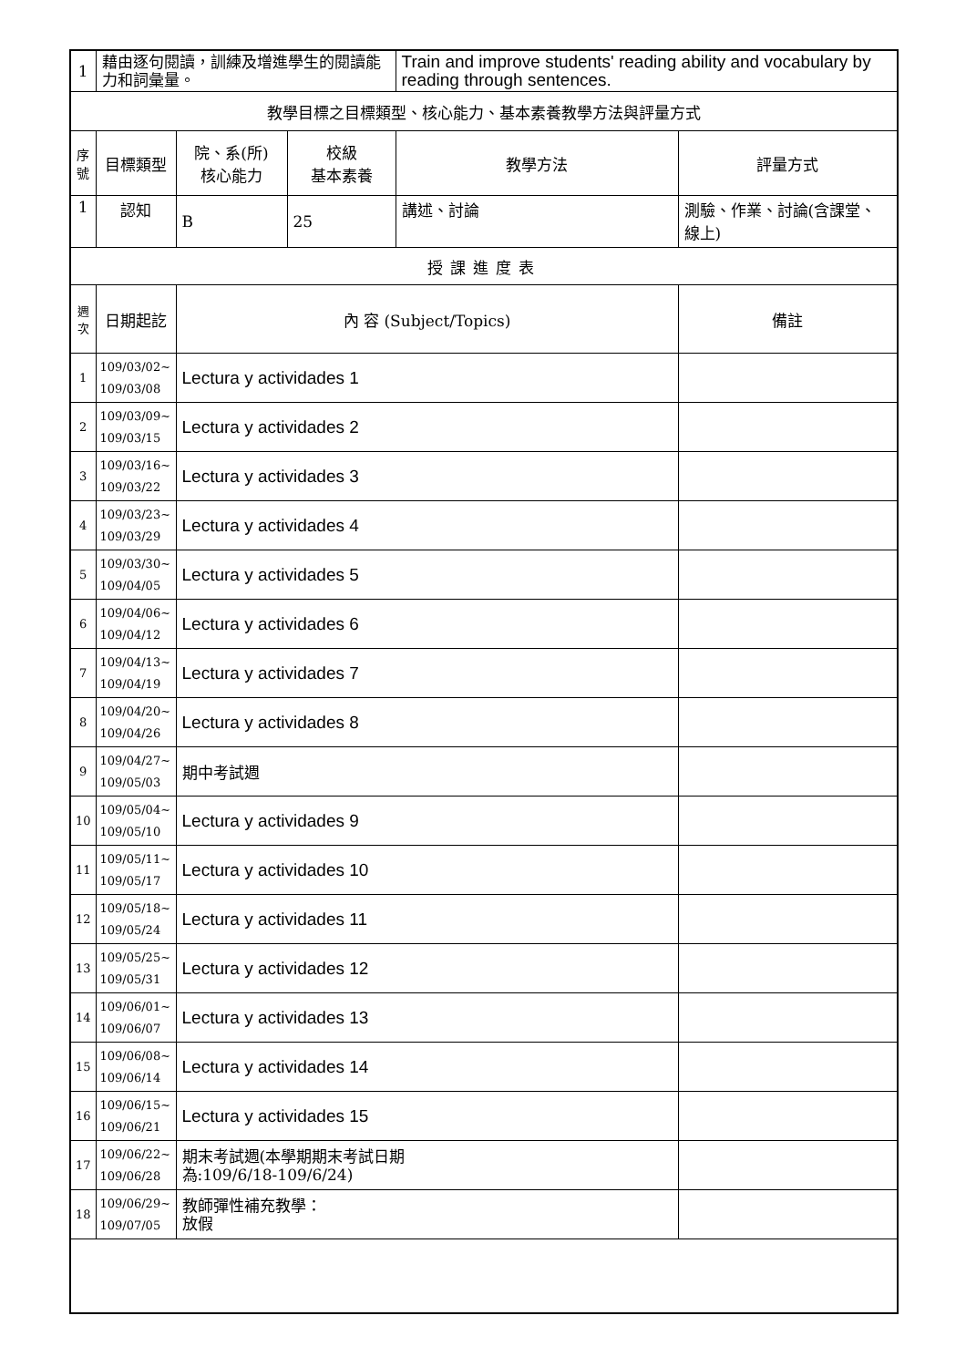| 1 | 藉由逐句閱讀，訓練及增進學生的閱讀能力和詞彙量。 | | | Train and improve students' reading ability and vocabulary by reading through sentences. | |
| 教學目標之目標類型、核心能力、基本素養教學方法與評量方式 | | | | | |
| 序號 | 目標類型 | 院、系(所) 核心能力 | 校級 基本素養 | 教學方法 | 評量方式 |
| 1 | 認知 | B | 25 | 講述、討論 | 測驗、作業、討論(含課堂、線上) |
| 授課進度表 | | | | | |
| 週次 | 日期起訖 | 內 容 (Subject/Topics) | | | 備註 |
| 1 | 109/03/02~ 109/03/08 | Lectura y actividades 1 | | | |
| 2 | 109/03/09~ 109/03/15 | Lectura y actividades 2 | | | |
| 3 | 109/03/16~ 109/03/22 | Lectura y actividades 3 | | | |
| 4 | 109/03/23~ 109/03/29 | Lectura y actividades 4 | | | |
| 5 | 109/03/30~ 109/04/05 | Lectura y actividades 5 | | | |
| 6 | 109/04/06~ 109/04/12 | Lectura y actividades 6 | | | |
| 7 | 109/04/13~ 109/04/19 | Lectura y actividades 7 | | | |
| 8 | 109/04/20~ 109/04/26 | Lectura y actividades 8 | | | |
| 9 | 109/04/27~ 109/05/03 | 期中考試週 | | | |
| 10 | 109/05/04~ 109/05/10 | Lectura y actividades 9 | | | |
| 11 | 109/05/11~ 109/05/17 | Lectura y actividades 10 | | | |
| 12 | 109/05/18~ 109/05/24 | Lectura y actividades 11 | | | |
| 13 | 109/05/25~ 109/05/31 | Lectura y actividades 12 | | | |
| 14 | 109/06/01~ 109/06/07 | Lectura y actividades 13 | | | |
| 15 | 109/06/08~ 109/06/14 | Lectura y actividades 14 | | | |
| 16 | 109/06/15~ 109/06/21 | Lectura y actividades 15 | | | |
| 17 | 109/06/22~ 109/06/28 | 期末考試週(本學期期末考試日期 為:109/6/18-109/6/24) | | | |
| 18 | 109/06/29~ 109/07/05 | 教師彈性補充教學： 放假 | | | |